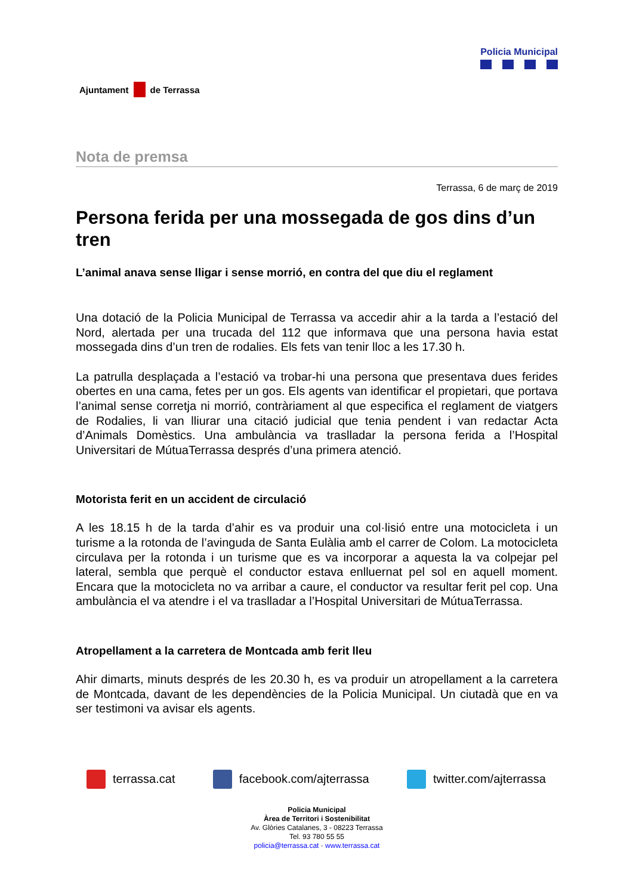Ajuntament de Terrassa
Policia Municipal
Nota de premsa
Terrassa, 6 de març de 2019
Persona ferida per una mossegada de gos dins d’un tren
L’animal anava sense lligar i sense morrió, en contra del que diu el reglament
Una dotació de la Policia Municipal de Terrassa va accedir ahir a la tarda a l’estació del Nord, alertada per una trucada del 112 que informava que una persona havia estat mossegada dins d’un tren de rodalies. Els fets van tenir lloc a les 17.30 h.
La patrulla desplaçada a l’estació va trobar-hi una persona que presentava dues ferides obertes en una cama, fetes per un gos. Els agents van identificar el propietari, que portava l’animal sense corretja ni morrió, contràriament al que especifica el reglament de viatgers de Rodalies, li van lliurar una citació judicial que tenia pendent i van redactar Acta d’Animals Domèstics. Una ambulància va traslladar la persona ferida a l’Hospital Universitari de MútuaTerrassa després d’una primera atenció.
Motorista ferit en un accident de circulació
A les 18.15 h de la tarda d’ahir es va produir una col·lisió entre una motocicleta i un turisme a la rotonda de l’avinguda de Santa Eulàlia amb el carrer de Colom. La motocicleta circulava per la rotonda i un turisme que es va incorporar a aquesta la va colpejar pel lateral, sembla que perquè el conductor estava enlluernat pel sol en aquell moment. Encara que la motocicleta no va arribar a caure, el conductor va resultar ferit pel cop. Una ambulància el va atendre i el va traslladar a l’Hospital Universitari de MútuaTerrassa.
Atropellament a la carretera de Montcada amb ferit lleu
Ahir dimarts, minuts després de les 20.30 h, es va produir un atropellament a la carretera de Montcada, davant de les dependències de la Policia Municipal. Un ciutadà que en va ser testimoni va avisar els agents.
terrassa.cat facebook.com/ajterrassa twitter.com/ajterrassa
Policia Municipal
Àrea de Territori i Sostenibilitat
Av. Glòries Catalanes, 3 - 08223 Terrassa
Tel. 93 780 55 55
policia@terrassa.cat · www.terrassa.cat